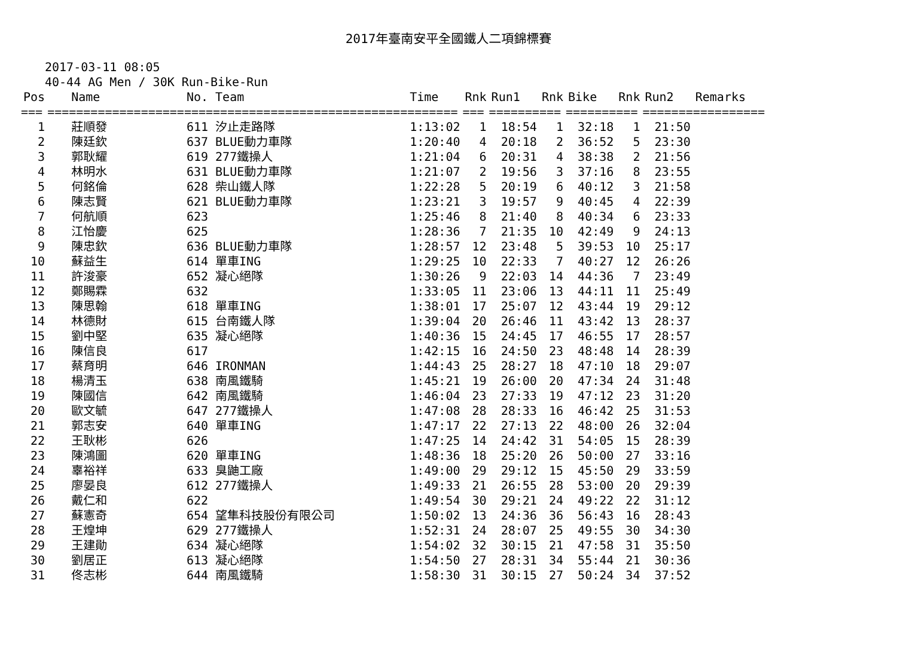2017年臺南安平全國鐵人二項錦標賽
2017-03-11 08:05
40-44 AG Men / 30K Run-Bike-Run
| Pos | | Name | No. | Team | Time | Rnk | Run1 | Rnk | Bike | Rnk | Run2 | Remarks |
| --- | --- | --- | --- | --- | --- | --- | --- | --- | --- | --- | --- | --- |
| === | === | ================ | ==== | =========================== | ======= | === | ======= | === | ======= | === | ======= | ========== |
| 1 | | 莊順發 | 611 | 汐止走路隊 | 1:13:02 | 1 | 18:54 | 1 | 32:18 | 1 | 21:50 | |
| 2 | | 陳廷欽 | 637 | BLUE動力車隊 | 1:20:40 | 4 | 20:18 | 2 | 36:52 | 5 | 23:30 | |
| 3 | | 郭耿耀 | 619 | 277鐵操人 | 1:21:04 | 6 | 20:31 | 4 | 38:38 | 2 | 21:56 | |
| 4 | | 林明水 | 631 | BLUE動力車隊 | 1:21:07 | 2 | 19:56 | 3 | 37:16 | 8 | 23:55 | |
| 5 | | 何銘倫 | 628 | 柴山鐵人隊 | 1:22:28 | 5 | 20:19 | 6 | 40:12 | 3 | 21:58 | |
| 6 | | 陳志賢 | 621 | BLUE動力車隊 | 1:23:21 | 3 | 19:57 | 9 | 40:45 | 4 | 22:39 | |
| 7 | | 何航順 | 623 | | 1:25:46 | 8 | 21:40 | 8 | 40:34 | 6 | 23:33 | |
| 8 | | 江怡慶 | 625 | | 1:28:36 | 7 | 21:35 | 10 | 42:49 | 9 | 24:13 | |
| 9 | | 陳忠欽 | 636 | BLUE動力車隊 | 1:28:57 | 12 | 23:48 | 5 | 39:53 | 10 | 25:17 | |
| 10 | | 蘇益生 | 614 | 單車ING | 1:29:25 | 10 | 22:33 | 7 | 40:27 | 12 | 26:26 | |
| 11 | | 許浚豪 | 652 | 凝心絕隊 | 1:30:26 | 9 | 22:03 | 14 | 44:36 | 7 | 23:49 | |
| 12 | | 鄭賜霖 | 632 | | 1:33:05 | 11 | 23:06 | 13 | 44:11 | 11 | 25:49 | |
| 13 | | 陳思翰 | 618 | 單車ING | 1:38:01 | 17 | 25:07 | 12 | 43:44 | 19 | 29:12 | |
| 14 | | 林德財 | 615 | 台南鐵人隊 | 1:39:04 | 20 | 26:46 | 11 | 43:42 | 13 | 28:37 | |
| 15 | | 劉中堅 | 635 | 凝心絕隊 | 1:40:36 | 15 | 24:45 | 17 | 46:55 | 17 | 28:57 | |
| 16 | | 陳信良 | 617 | | 1:42:15 | 16 | 24:50 | 23 | 48:48 | 14 | 28:39 | |
| 17 | | 蔡育明 | 646 | IRONMAN | 1:44:43 | 25 | 28:27 | 18 | 47:10 | 18 | 29:07 | |
| 18 | | 楊清玉 | 638 | 南風鐵騎 | 1:45:21 | 19 | 26:00 | 20 | 47:34 | 24 | 31:48 | |
| 19 | | 陳國信 | 642 | 南風鐵騎 | 1:46:04 | 23 | 27:33 | 19 | 47:12 | 23 | 31:20 | |
| 20 | | 歐文毓 | 647 | 277鐵操人 | 1:47:08 | 28 | 28:33 | 16 | 46:42 | 25 | 31:53 | |
| 21 | | 郭志安 | 640 | 單車ING | 1:47:17 | 22 | 27:13 | 22 | 48:00 | 26 | 32:04 | |
| 22 | | 王耿彬 | 626 | | 1:47:25 | 14 | 24:42 | 31 | 54:05 | 15 | 28:39 | |
| 23 | | 陳鴻圖 | 620 | 單車ING | 1:48:36 | 18 | 25:20 | 26 | 50:00 | 27 | 33:16 | |
| 24 | | 辜裕祥 | 633 | 臭鼬工廠 | 1:49:00 | 29 | 29:12 | 15 | 45:50 | 29 | 33:59 | |
| 25 | | 廖晏良 | 612 | 277鐵操人 | 1:49:33 | 21 | 26:55 | 28 | 53:00 | 20 | 29:39 | |
| 26 | | 戴仁和 | 622 | | 1:49:54 | 30 | 29:21 | 24 | 49:22 | 22 | 31:12 | |
| 27 | | 蘇憲奇 | 654 | 望隼科技股份有限公司 | 1:50:02 | 13 | 24:36 | 36 | 56:43 | 16 | 28:43 | |
| 28 | | 王煌坤 | 629 | 277鐵操人 | 1:52:31 | 24 | 28:07 | 25 | 49:55 | 30 | 34:30 | |
| 29 | | 王建勛 | 634 | 凝心絕隊 | 1:54:02 | 32 | 30:15 | 21 | 47:58 | 31 | 35:50 | |
| 30 | | 劉居正 | 613 | 凝心絕隊 | 1:54:50 | 27 | 28:31 | 34 | 55:44 | 21 | 30:36 | |
| 31 | | 佟志彬 | 644 | 南風鐵騎 | 1:58:30 | 31 | 30:15 | 27 | 50:24 | 34 | 37:52 | |